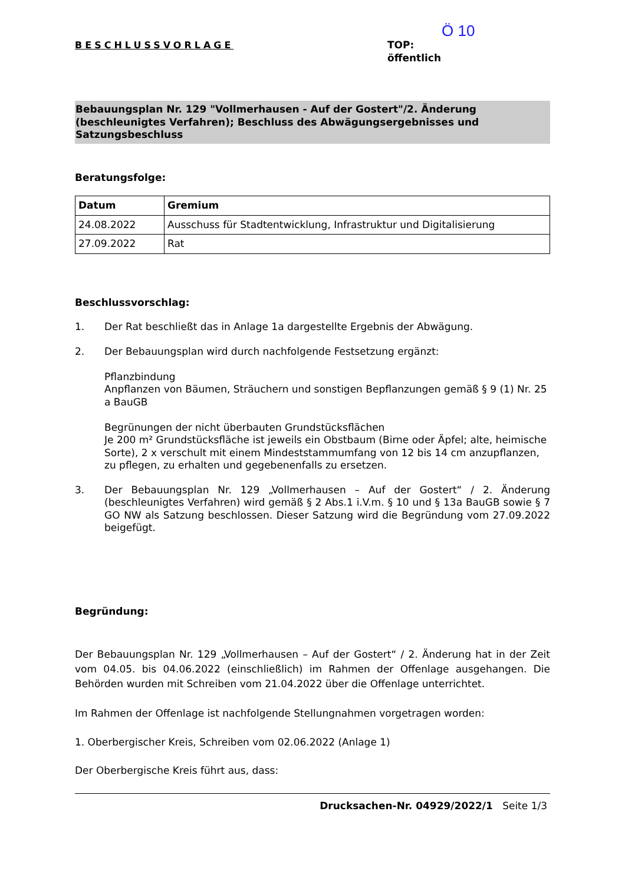BESCHLUSSVORLAGE
Ö 10
TOP:
öffentlich
Bebauungsplan Nr. 129 "Vollmerhausen - Auf der Gostert"/2. Änderung (beschleunigtes Verfahren); Beschluss des Abwägungsergebnisses und Satzungsbeschluss
Beratungsfolge:
| Datum | Gremium |
| --- | --- |
| 24.08.2022 | Ausschuss für Stadtentwicklung, Infrastruktur und Digitalisierung |
| 27.09.2022 | Rat |
Beschlussvorschlag:
1. Der Rat beschließt das in Anlage 1a dargestellte Ergebnis der Abwägung.
2. Der Bebauungsplan wird durch nachfolgende Festsetzung ergänzt:
Pflanzbindung
Anpflanzen von Bäumen, Sträuchern und sonstigen Bepflanzungen gemäß § 9 (1) Nr. 25 a BauGB
Begrünungen der nicht überbauten Grundstücksflächen
Je 200 m² Grundstücksfläche ist jeweils ein Obstbaum (Birne oder Äpfel; alte, heimische Sorte), 2 x verschult mit einem Mindeststammumfang von 12 bis 14 cm anzupflanzen, zu pflegen, zu erhalten und gegebenenfalls zu ersetzen.
3. Der Bebauungsplan Nr. 129 „Vollmerhausen – Auf der Gostert“ / 2. Änderung (beschleunigtes Verfahren) wird gemäß § 2 Abs.1 i.V.m. § 10 und § 13a BauGB sowie § 7 GO NW als Satzung beschlossen. Dieser Satzung wird die Begründung vom 27.09.2022 beigefügt.
Begründung:
Der Bebauungsplan Nr. 129 „Vollmerhausen – Auf der Gostert“ / 2. Änderung hat in der Zeit vom 04.05. bis 04.06.2022 (einschließlich) im Rahmen der Offenlage ausgehangen. Die Behörden wurden mit Schreiben vom 21.04.2022 über die Offenlage unterrichtet.
Im Rahmen der Offenlage ist nachfolgende Stellungnahmen vorgetragen worden:
1. Oberbergischer Kreis, Schreiben vom 02.06.2022 (Anlage 1)
Der Oberbergische Kreis führt aus, dass:
Drucksachen-Nr. 04929/2022/1 Seite 1/3